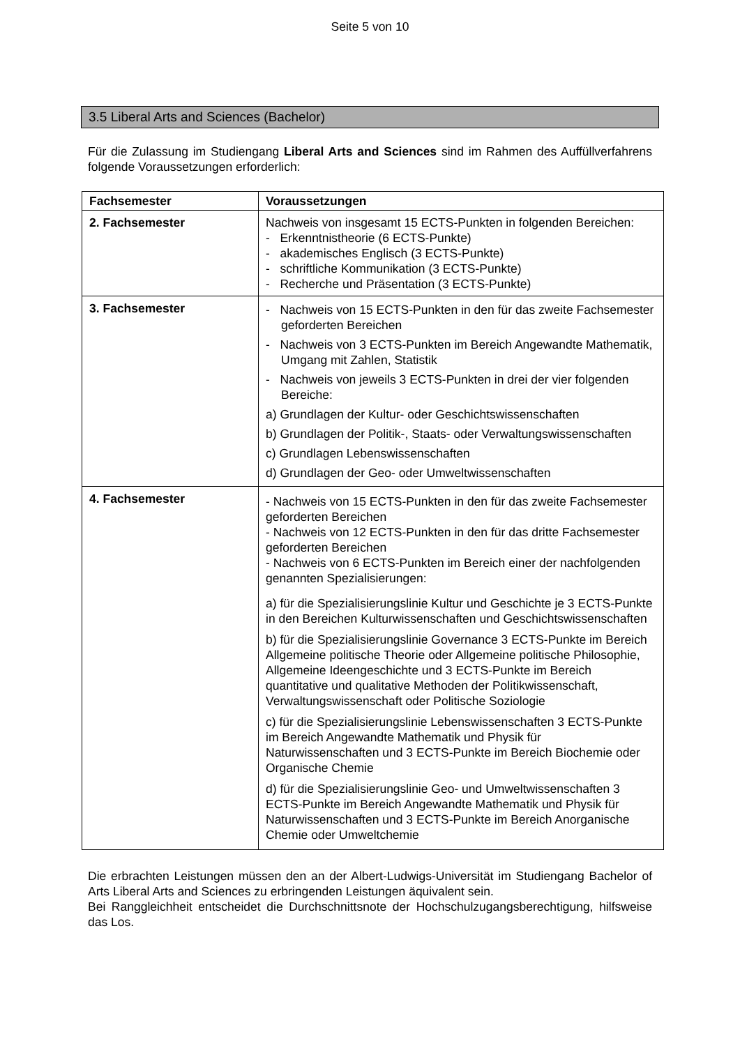Seite 5 von 10
3.5 Liberal Arts and Sciences (Bachelor)
Für die Zulassung im Studiengang Liberal Arts and Sciences sind im Rahmen des Auffüllverfahrens folgende Voraussetzungen erforderlich:
| Fachsemester | Voraussetzungen |
| --- | --- |
| 2. Fachsemester | Nachweis von insgesamt 15 ECTS-Punkten in folgenden Bereichen: - Erkenntnistheorie (6 ECTS-Punkte) - akademisches Englisch (3 ECTS-Punkte) - schriftliche Kommunikation (3 ECTS-Punkte) - Recherche und Präsentation (3 ECTS-Punkte) |
| 3. Fachsemester | - Nachweis von 15 ECTS-Punkten in den für das zweite Fachsemester geforderten Bereichen - Nachweis von 3 ECTS-Punkten im Bereich Angewandte Mathematik, Umgang mit Zahlen, Statistik - Nachweis von jeweils 3 ECTS-Punkten in drei der vier folgenden Bereiche: a) Grundlagen der Kultur- oder Geschichtswissenschaften b) Grundlagen der Politik-, Staats- oder Verwaltungswissenschaften c) Grundlagen Lebenswissenschaften d) Grundlagen der Geo- oder Umweltwissenschaften |
| 4. Fachsemester | - Nachweis von 15 ECTS-Punkten in den für das zweite Fachsemester geforderten Bereichen - Nachweis von 12 ECTS-Punkten in den für das dritte Fachsemester geforderten Bereichen - Nachweis von 6 ECTS-Punkten im Bereich einer der nachfolgenden genannten Spezialisierungen: a) für die Spezialisierungslinie Kultur und Geschichte je 3 ECTS-Punkte in den Bereichen Kulturwissenschaften und Geschichtswissenschaften b) für die Spezialisierungslinie Governance 3 ECTS-Punkte im Bereich Allgemeine politische Theorie oder Allgemeine politische Philosophie, Allgemeine Ideengeschichte und 3 ECTS-Punkte im Bereich quantitative und qualitative Methoden der Politikwissenschaft, Verwaltungswissenschaft oder Politische Soziologie c) für die Spezialisierungslinie Lebenswissenschaften 3 ECTS-Punkte im Bereich Angewandte Mathematik und Physik für Naturwissenschaften und 3 ECTS-Punkte im Bereich Biochemie oder Organische Chemie d) für die Spezialisierungslinie Geo- und Umweltwissenschaften 3 ECTS-Punkte im Bereich Angewandte Mathematik und Physik für Naturwissenschaften und 3 ECTS-Punkte im Bereich Anorganische Chemie oder Umweltchemie |
Die erbrachten Leistungen müssen den an der Albert-Ludwigs-Universität im Studiengang Bachelor of Arts Liberal Arts and Sciences zu erbringenden Leistungen äquivalent sein.
Bei Ranggleichheit entscheidet die Durchschnittsnote der Hochschulzugangsberechtigung, hilfsweise das Los.